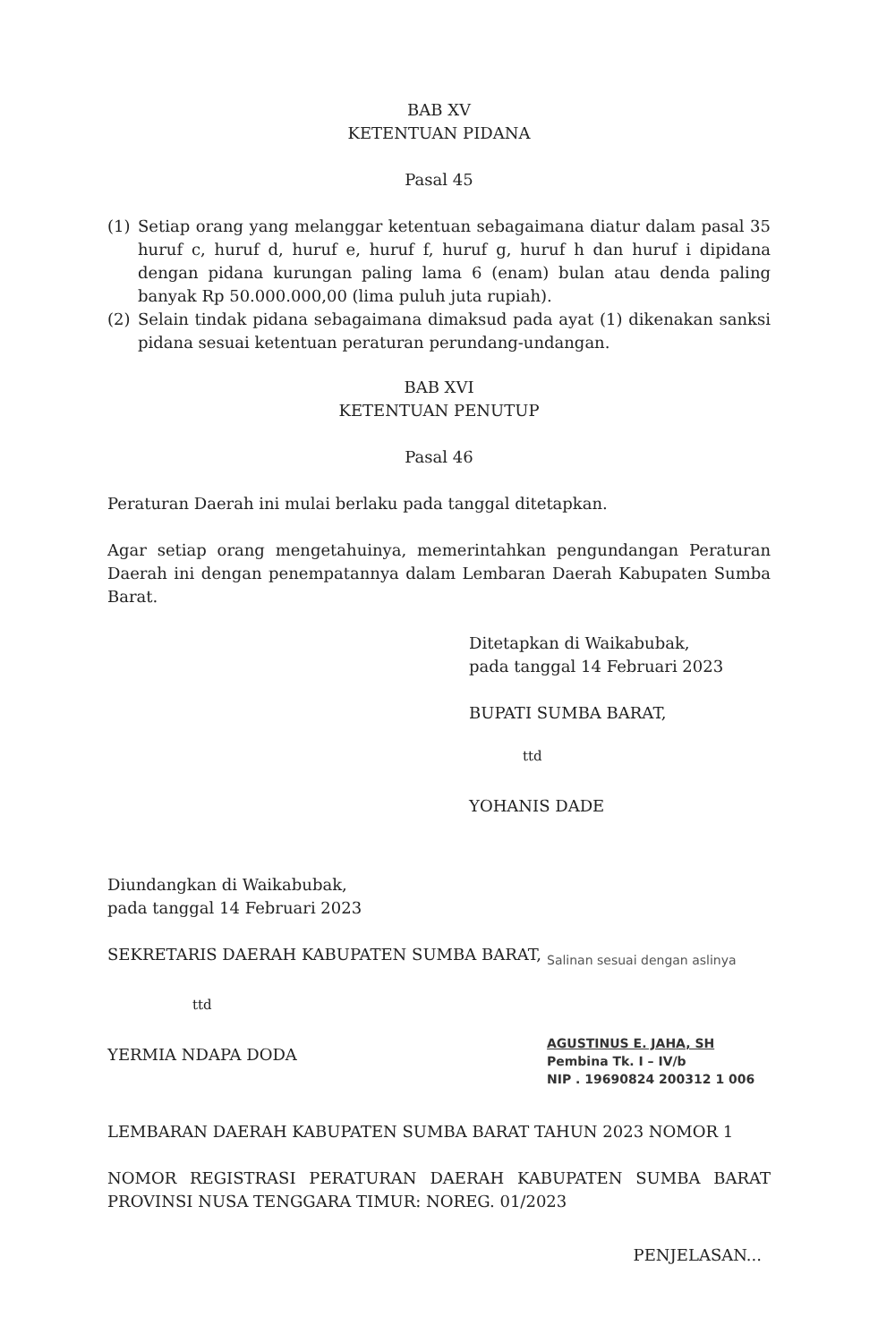BAB XV
KETENTUAN PIDANA
Pasal 45
(1) Setiap orang yang melanggar ketentuan sebagaimana diatur dalam pasal 35 huruf c, huruf d, huruf e, huruf f, huruf g, huruf h dan huruf i dipidana dengan pidana kurungan paling lama 6 (enam) bulan atau denda paling banyak Rp 50.000.000,00 (lima puluh juta rupiah).
(2) Selain tindak pidana sebagaimana dimaksud pada ayat (1) dikenakan sanksi pidana sesuai ketentuan peraturan perundang-undangan.
BAB XVI
KETENTUAN PENUTUP
Pasal 46
Peraturan Daerah ini mulai berlaku pada tanggal ditetapkan.
Agar setiap orang mengetahuinya, memerintahkan pengundangan Peraturan Daerah ini dengan penempatannya dalam Lembaran Daerah Kabupaten Sumba Barat.
Ditetapkan di Waikabubak,
pada tanggal 14 Februari 2023
BUPATI SUMBA BARAT,
ttd
YOHANIS DADE
Diundangkan di Waikabubak,
pada tanggal 14 Februari 2023
SEKRETARIS DAERAH KABUPATEN SUMBA BARAT,
ttd
YERMIA NDAPA DODA
Salinan sesuai dengan aslinya
AGUSTINUS E. JAHA, SH
Pembina Tk. I – IV/b
NIP . 19690824 200312 1 006
LEMBARAN DAERAH KABUPATEN SUMBA BARAT TAHUN 2023 NOMOR 1
NOMOR REGISTRASI PERATURAN DAERAH KABUPATEN SUMBA BARAT PROVINSI NUSA TENGGARA TIMUR: NOREG. 01/2023
PENJELASAN...